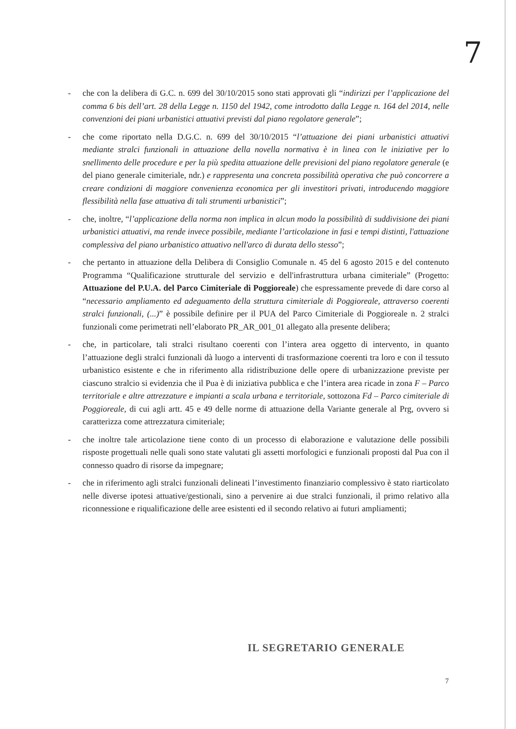7
- che con la delibera di G.C. n. 699 del 30/10/2015 sono stati approvati gli “indirizzi per l’applicazione del comma 6 bis dell’art. 28 della Legge n. 1150 del 1942, come introdotto dalla Legge n. 164 del 2014, nelle convenzioni dei piani urbanistici attuativi previsti dal piano regolatore generale”;
- che come riportato nella D.G.C. n. 699 del 30/10/2015 “l’attuazione dei piani urbanistici attuativi mediante stralci funzionali in attuazione della novella normativa è in linea con le iniziative per lo snellimento delle procedure e per la più spedita attuazione delle previsioni del piano regolatore generale (e del piano generale cimiteriale, ndr.) e rappresenta una concreta possibilità operativa che può concorrere a creare condizioni di maggiore convenienza economica per gli investitori privati, introducendo maggiore flessibilità nella fase attuativa di tali strumenti urbanistici”;
- che, inoltre, “l’applicazione della norma non implica in alcun modo la possibilità di suddivisione dei piani urbanistici attuativi, ma rende invece possibile, mediante l’articolazione in fasi e tempi distinti, l'attuazione complessiva del piano urbanistico attuativo nell'arco di durata dello stesso”;
- che pertanto in attuazione della Delibera di Consiglio Comunale n. 45 del 6 agosto 2015 e del contenuto Programma “Qualificazione strutturale del servizio e dell'infrastruttura urbana cimiteriale” (Progetto: Attuazione del P.U.A. del Parco Cimiteriale di Poggioreale) che espressamente prevede di dare corso al “necessario ampliamento ed adeguamento della struttura cimiteriale di Poggioreale, attraverso coerenti stralci funzionali, (...)” è possibile definire per il PUA del Parco Cimiteriale di Poggioreale n. 2 stralci funzionali come perimetrati nell’elaborato PR_AR_001_01 allegato alla presente delibera;
- che, in particolare, tali stralci risultano coerenti con l’intera area oggetto di intervento, in quanto l’attuazione degli stralci funzionali dà luogo a interventi di trasformazione coerenti tra loro e con il tessuto urbanistico esistente e che in riferimento alla ridistribuzione delle opere di urbanizzazione previste per ciascuno stralcio si evidenzia che il Pua è di iniziativa pubblica e che l’intera area ricade in zona F – Parco territoriale e altre attrezzature e impianti a scala urbana e territoriale, sottozona Fd – Parco cimiteriale di Poggioreale, di cui agli artt. 45 e 49 delle norme di attuazione della Variante generale al Prg, ovvero si caratterizza come attrezzatura cimiteriale;
- che inoltre tale articolazione tiene conto di un processo di elaborazione e valutazione delle possibili risposte progettuali nelle quali sono state valutati gli assetti morfologici e funzionali proposti dal Pua con il connesso quadro di risorse da impegnare;
- che in riferimento agli stralci funzionali delineati l’investimento finanziario complessivo è stato riarticolato nelle diverse ipotesi attuative/gestionali, sino a pervenire ai due stralci funzionali, il primo relativo alla riconnessione e riqualificazione delle aree esistenti ed il secondo relativo ai futuri ampliamenti;
IL SEGRETARIO GENERALE
7